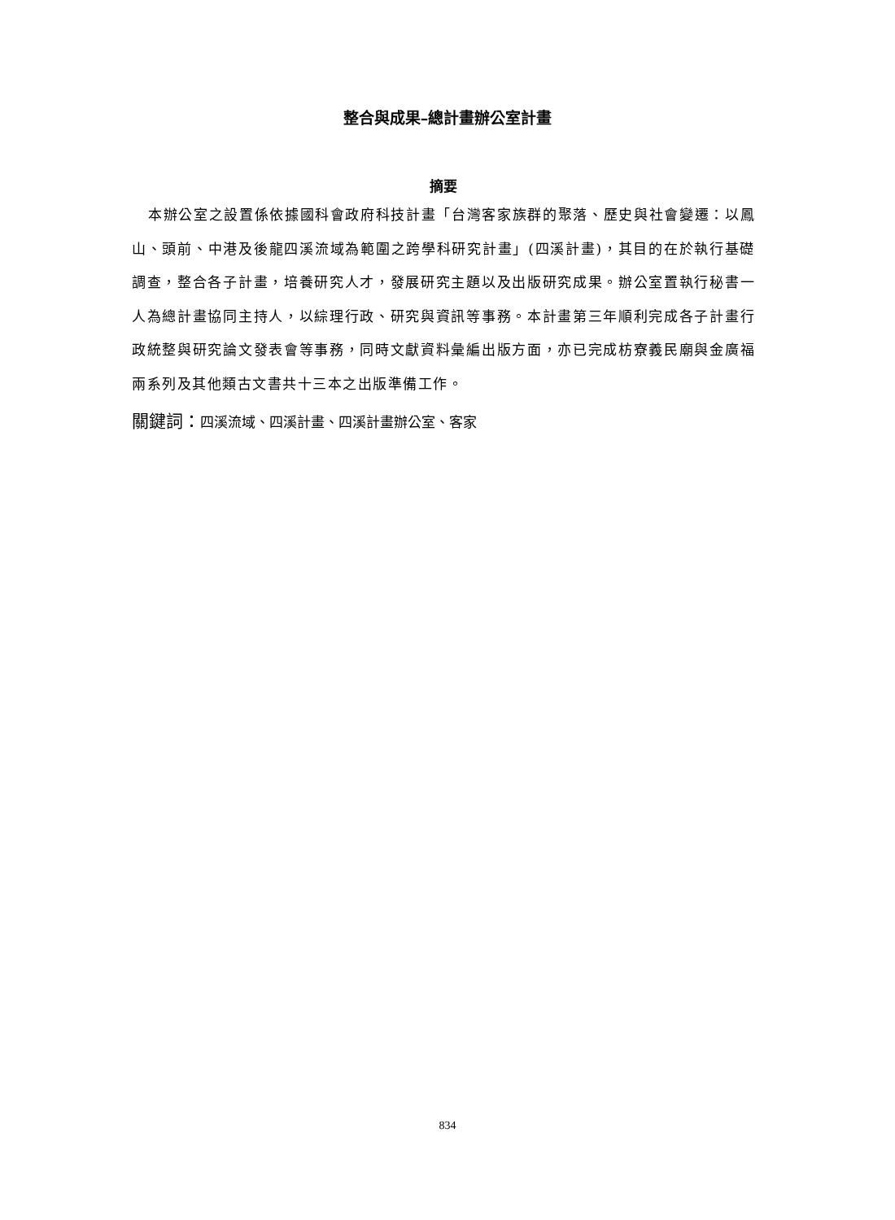整合與成果–總計畫辦公室計畫
摘要
本辦公室之設置係依據國科會政府科技計畫「台灣客家族群的聚落、歷史與社會變遷：以鳳山、頭前、中港及後龍四溪流域為範圍之跨學科研究計畫」(四溪計畫)，其目的在於執行基礎調查，整合各子計畫，培養研究人才，發展研究主題以及出版研究成果。辦公室置執行秘書一人為總計畫協同主持人，以綜理行政、研究與資訊等事務。本計畫第三年順利完成各子計畫行政統整與研究論文發表會等事務，同時文獻資料彙編出版方面，亦已完成枋寮義民廟與金廣福兩系列及其他類古文書共十三本之出版準備工作。
關鍵詞：四溪流域、四溪計畫、四溪計畫辦公室、客家
834